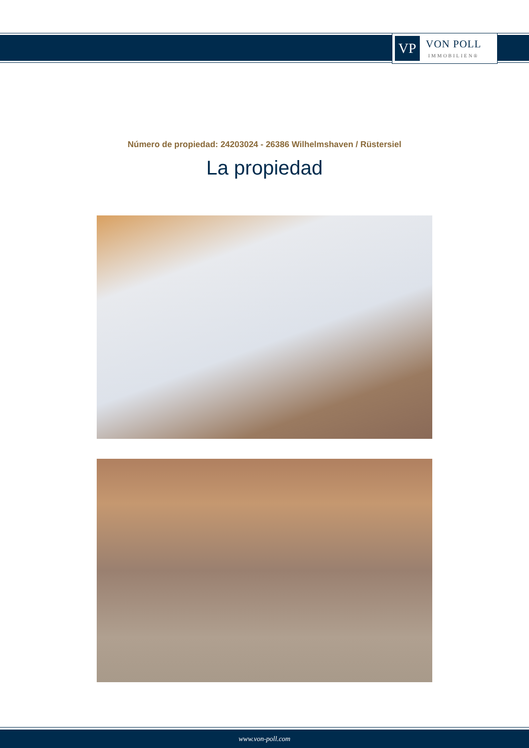VP
VON POLL
IMMOBILIEN®
Número de propiedad: 24203024 - 26386 Wilhelmshaven / Rüstersiel
La propiedad
www.von-poll.com